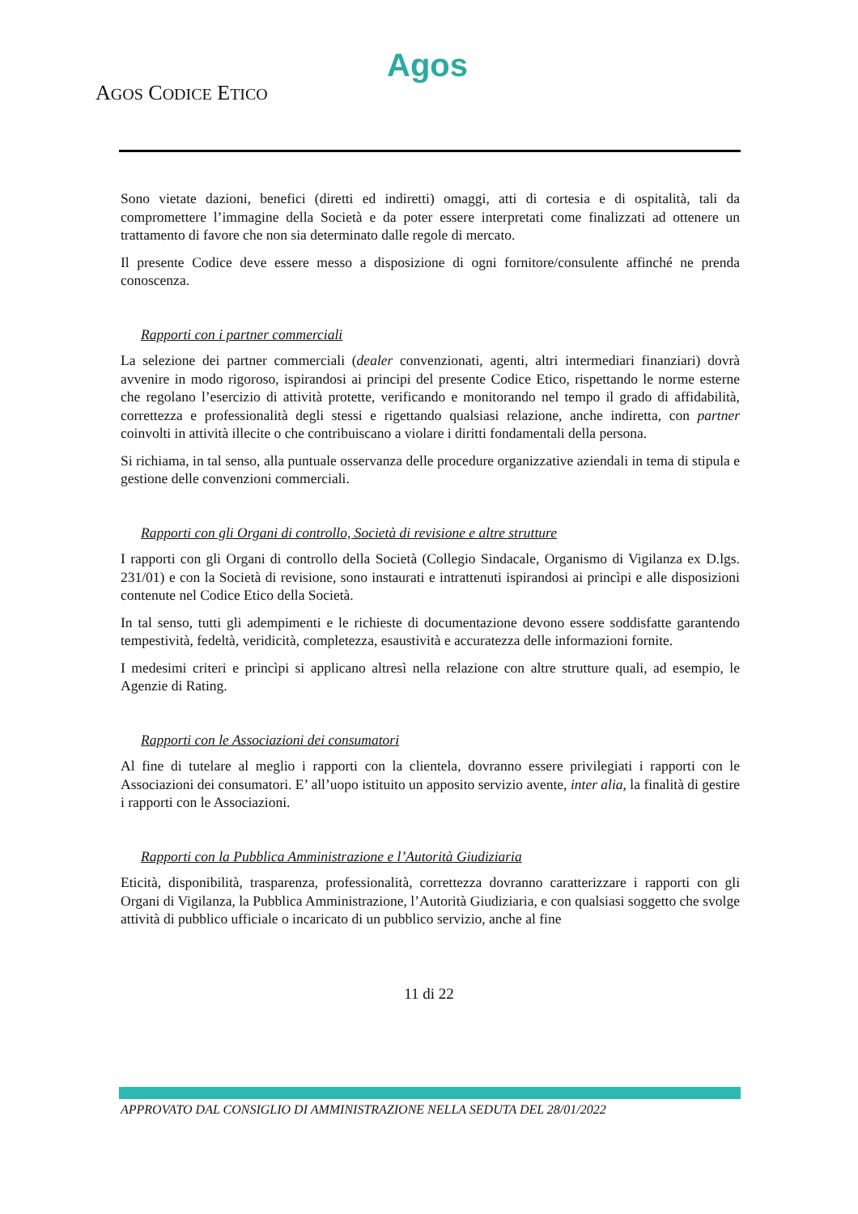Agos
AGOS CODICE ETICO
Sono vietate dazioni, benefici (diretti ed indiretti) omaggi, atti di cortesia e di ospitalità, tali da compromettere l’immagine della Società e da poter essere interpretati come finalizzati ad ottenere un trattamento di favore che non sia determinato dalle regole di mercato.
Il presente Codice deve essere messo a disposizione di ogni fornitore/consulente affinché ne prenda conoscenza.
Rapporti con i partner commerciali
La selezione dei partner commerciali (dealer convenzionati, agenti, altri intermediari finanziari) dovrà avvenire in modo rigoroso, ispirandosi ai principi del presente Codice Etico, rispettando le norme esterne che regolano l’esercizio di attività protette, verificando e monitorando nel tempo il grado di affidabilità, correttezza e professionalità degli stessi e rigettando qualsiasi relazione, anche indiretta, con partner coinvolti in attività illecite o che contribuiscano a violare i diritti fondamentali della persona.
Si richiama, in tal senso, alla puntuale osservanza delle procedure organizzative aziendali in tema di stipula e gestione delle convenzioni commerciali.
Rapporti con gli Organi di controllo, Società di revisione e altre strutture
I rapporti con gli Organi di controllo della Società (Collegio Sindacale, Organismo di Vigilanza ex D.lgs. 231/01) e con la Società di revisione, sono instaurati e intrattenuti ispirandosi ai princìpi e alle disposizioni contenute nel Codice Etico della Società.
In tal senso, tutti gli adempimenti e le richieste di documentazione devono essere soddisfatte garantendo tempestività, fedeltà, veridicità, completezza, esaustività e accuratezza delle informazioni fornite.
I medesimi criteri e princìpi si applicano altresì nella relazione con altre strutture quali, ad esempio, le Agenzie di Rating.
Rapporti con le Associazioni dei consumatori
Al fine di tutelare al meglio i rapporti con la clientela, dovranno essere privilegiati i rapporti con le Associazioni dei consumatori. E’ all’uopo istituito un apposito servizio avente, inter alia, la finalità di gestire i rapporti con le Associazioni.
Rapporti con la Pubblica Amministrazione e l’Autorità Giudiziaria
Eticità, disponibilità, trasparenza, professionalità, correttezza dovranno caratterizzare i rapporti con gli Organi di Vigilanza, la Pubblica Amministrazione, l’Autorità Giudiziaria, e con qualsiasi soggetto che svolge attività di pubblico ufficiale o incaricato di un pubblico servizio, anche al fine
11 di 22
APPROVATO DAL CONSIGLIO DI AMMINISTRAZIONE NELLA SEDUTA DEL 28/01/2022